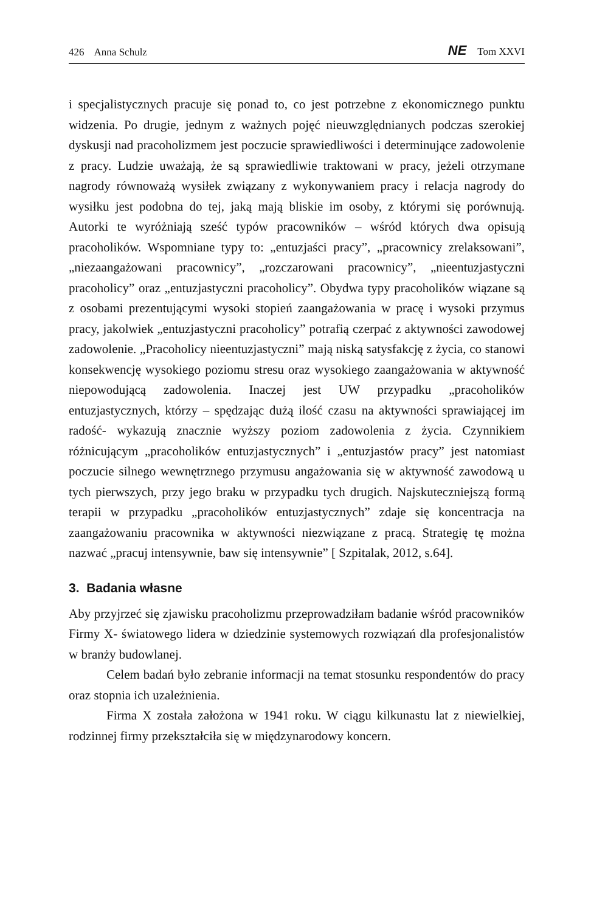426 Anna Schulz NE Tom XXVI
i specjalistycznych pracuje się ponad to, co jest potrzebne z ekonomicznego punktu widzenia. Po drugie, jednym z ważnych pojęć nieuwzględnianych podczas szerokiej dyskusji nad pracoholizmem jest poczucie sprawiedliwości i determinujące zadowolenie z pracy. Ludzie uważają, że są sprawiedliwie traktowani w pracy, jeżeli otrzymane nagrody równoważą wysiłek związany z wykonywaniem pracy i relacja nagrody do wysiłku jest podobna do tej, jaką mają bliskie im osoby, z którymi się porównują. Autorki te wyróżniają sześć typów pracowników – wśród których dwa opisują pracoholików. Wspomniane typy to: „entuzjaści pracy”, „pracownicy zrelaksowani”, „niezaangażowani pracownicy”, „rozczarowani pracownicy”, „nieentuzjastyczni pracoholicy” oraz „entuzjastyczni pracoholicy”. Obydwa typy pracoholików wiązane są z osobami prezentującymi wysoki stopień zaangażowania w pracę i wysoki przymus pracy, jakolwiek „entuzjastyczni pracoholicy” potrafią czerpać z aktywności zawodowej zadowolenie. „Pracoholicy nieentuzjastyczni” mają niską satysfakcję z życia, co stanowi konsekwencję wysokiego poziomu stresu oraz wysokiego zaangażowania w aktywność niepowodującą zadowolenia. Inaczej jest UW przypadku „pracoholików entuzjastycznych, którzy – spędzając dużą ilość czasu na aktywności sprawiającej im radość- wykazują znacznie wyższy poziom zadowolenia z życia. Czynnikiem różnicującym „pracoholików entuzjastycznych” i „entuzjastów pracy” jest natomiast poczucie silnego wewnętrznego przymusu angażowania się w aktywność zawodową u tych pierwszych, przy jego braku w przypadku tych drugich. Najskuteczniejszą formą terapii w przypadku „pracoholików entuzjastycznych” zdaje się koncentracja na zaangażowaniu pracownika w aktywności niezwiązane z pracą. Strategię tę można nazwać „pracuj intensywnie, baw się intensywnie” [ Szpitalak, 2012, s.64].
3. Badania własne
Aby przyjrzeć się zjawisku pracoholizmu przeprowadziłam badanie wśród pracowników Firmy X- światowego lidera w dziedzinie systemowych rozwiązań dla profesjonalistów w branży budowlanej.
Celem badań było zebranie informacji na temat stosunku respondentów do pracy oraz stopnia ich uzależnienia.
Firma X została założona w 1941 roku. W ciągu kilkunastu lat z niewielkiej, rodzinnej firmy przekształciła się w międzynarodowy koncern.